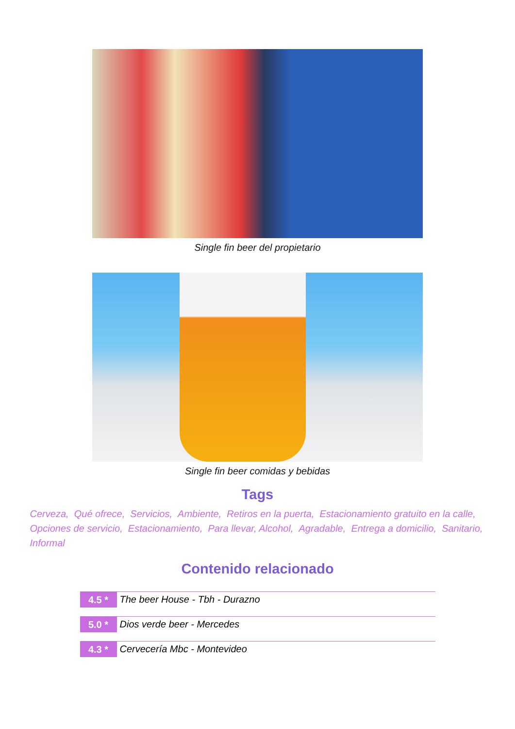Single fin beer del propietario
Single fin beer comidas y bebidas
Tags
Cerveza, Qué ofrece, Servicios, Ambiente, Retiros en la puerta, Estacionamiento gratuito en la calle, Opciones de servicio, Estacionamiento, Para llevar, Alcohol, Agradable, Entrega a domicilio, Sanitario, Informal
Contenido relacionado
4.5 *
The beer House - Tbh - Durazno
5.0 *
Dios verde beer - Mercedes
4.3 *
Cervecería Mbc - Montevideo